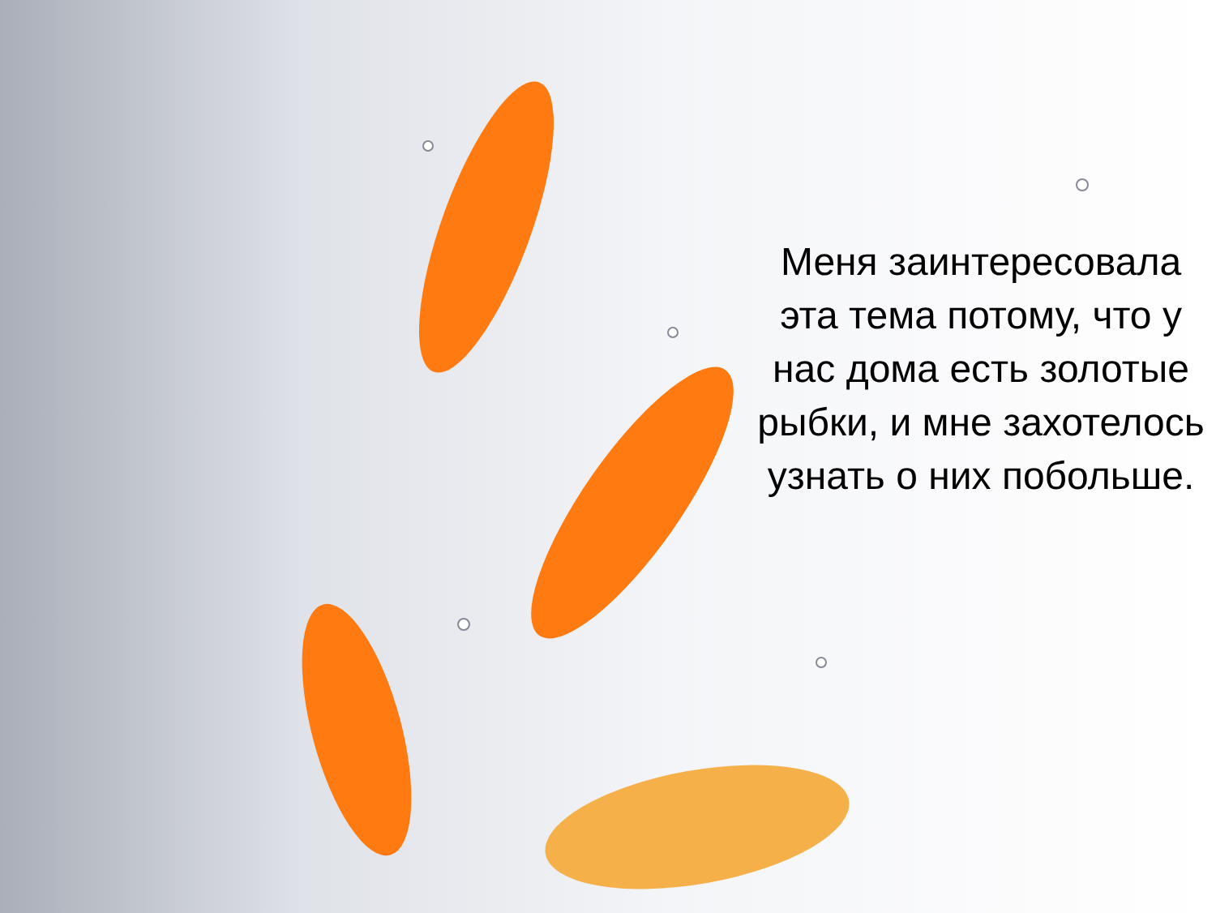Меня заинтересовала эта тема потому, что у нас дома есть золотые рыбки, и мне захотелось узнать о них побольше.